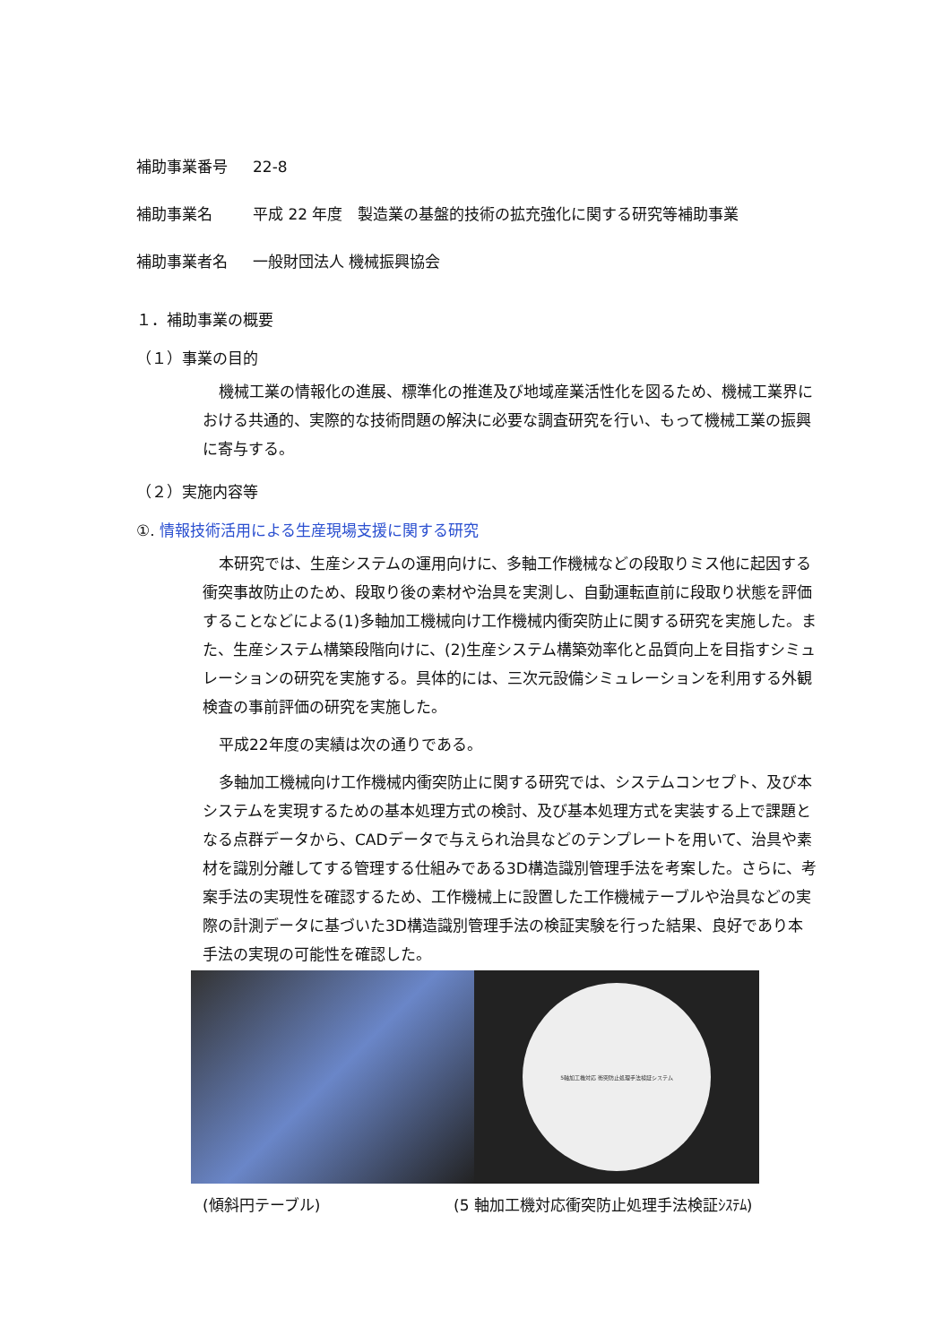補助事業番号 22-8
補助事業名 平成 22 年度　製造業の基盤的技術の拡充強化に関する研究等補助事業
補助事業者名 一般財団法人 機械振興協会
１．補助事業の概要
（１）事業の目的
機械工業の情報化の進展、標準化の推進及び地域産業活性化を図るため、機械工業界における共通的、実際的な技術問題の解決に必要な調査研究を行い、もって機械工業の振興に寄与する。
（２）実施内容等
①. 情報技術活用による生産現場支援に関する研究
本研究では、生産システムの運用向けに、多軸工作機械などの段取りミス他に起因する衝突事故防止のため、段取り後の素材や治具を実測し、自動運転直前に段取り状態を評価することなどによる(1)多軸加工機械向け工作機械内衝突防止に関する研究を実施した。また、生産システム構築段階向けに、(2)生産システム構築効率化と品質向上を目指すシミュレーションの研究を実施する。具体的には、三次元設備シミュレーションを利用する外観検査の事前評価の研究を実施した。
平成22年度の実績は次の通りである。
多軸加工機械向け工作機械内衝突防止に関する研究では、システムコンセプト、及び本システムを実現するための基本処理方式の検討、及び基本処理方式を実装する上で課題となる点群データから、CADデータで与えられ治具などのテンプレートを用いて、治具や素材を識別分離してする管理する仕組みである3D構造識別管理手法を考案した。さらに、考案手法の実現性を確認するため、工作機械上に設置した工作機械テーブルや治具などの実際の計測データに基づいた3D構造識別管理手法の検証実験を行った結果、良好であり本手法の実現の可能性を確認した。
5軸加工機対応 衝突防止処理手法検証システム
(傾斜円テーブル) (5 軸加工機対応衝突防止処理手法検証ｼｽﾃﾑ)